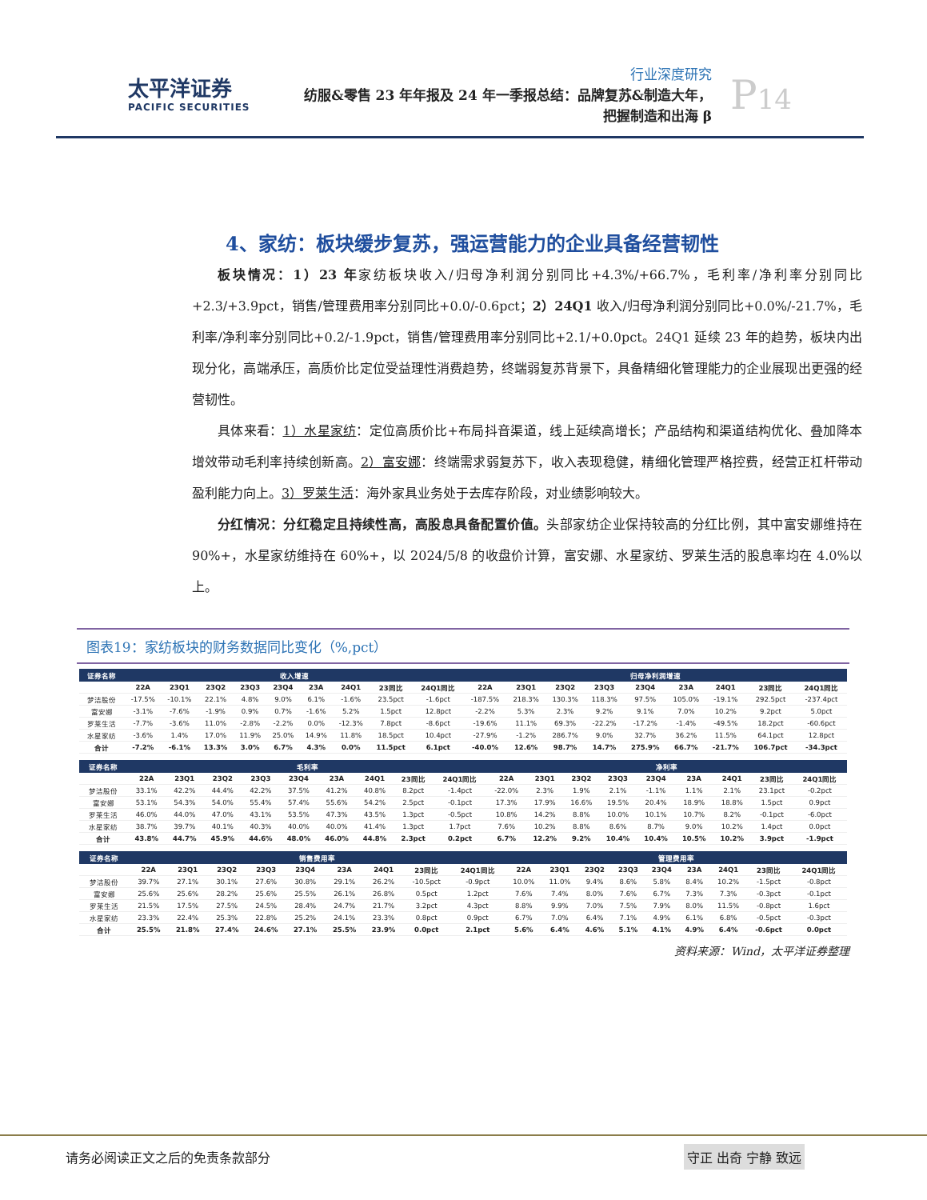太平洋证券
PACIFIC SECURITIES
行业深度研究
纺服&零售 23 年年报及 24 年一季报总结：品牌复苏&制造大年，
把握制造和出海 β
P14
4、家纺：板块缓步复苏，强运营能力的企业具备经营韧性
板块情况：1）23 年家纺板块收入/归母净利润分别同比+4.3%/+66.7%，毛利率/净利率分别同比+2.3/+3.9pct，销售/管理费用率分别同比+0.0/-0.6pct；2）24Q1 收入/归母净利润分别同比+0.0%/-21.7%，毛利率/净利率分别同比+0.2/-1.9pct，销售/管理费用率分别同比+2.1/+0.0pct。24Q1 延续 23 年的趋势，板块内出现分化，高端承压，高质价比定位受益理性消费趋势，终端弱复苏背景下，具备精细化管理能力的企业展现出更强的经营韧性。
具体来看：1）水星家纺：定位高质价比+布局抖音渠道，线上延续高增长；产品结构和渠道结构优化、叠加降本增效带动毛利率持续创新高。2）富安娜：终端需求弱复苏下，收入表现稳健，精细化管理严格控费，经营正杠杆带动盈利能力向上。3）罗莱生活：海外家具业务处于去库存阶段，对业绩影响较大。
分红情况：分红稳定且持续性高，高股息具备配置价值。头部家纺企业保持较高的分红比例，其中富安娜维持在 90%+，水星家纺维持在 60%+，以 2024/5/8 的收盘价计算，富安娜、水星家纺、罗莱生活的股息率均在 4.0%以上。
图表19：家纺板块的财务数据同比变化（%,pct）
| 证券名称 | 收入增速 | | | | | | | | | 归母净利润增速 | | | | | | | | |
| --- | --- | --- | --- | --- | --- | --- | --- | --- | --- | --- | --- | --- | --- | --- | --- | --- | --- | --- |
| | 22A | 23Q1 | 23Q2 | 23Q3 | 23Q4 | 23A | 24Q1 | 23同比 | 24Q1同比 | 22A | 23Q1 | 23Q2 | 23Q3 | 23Q4 | 23A | 24Q1 | 23同比 | 24Q1同比 |
| 梦洁股份 | -17.5% | -10.1% | 22.1% | 4.8% | 9.0% | 6.1% | -1.6% | 23.5pct | -1.6pct | -187.5% | 218.3% | 130.3% | 118.3% | 97.5% | 105.0% | -19.1% | 292.5pct | -237.4pct |
| 富安娜 | -3.1% | -7.6% | -1.9% | 0.9% | 0.7% | -1.6% | 5.2% | 1.5pct | 12.8pct | -2.2% | 5.3% | 2.3% | 9.2% | 9.1% | 7.0% | 10.2% | 9.2pct | 5.0pct |
| 罗莱生活 | -7.7% | -3.6% | 11.0% | -2.8% | -2.2% | 0.0% | -12.3% | 7.8pct | -8.6pct | -19.6% | 11.1% | 69.3% | -22.2% | -17.2% | -1.4% | -49.5% | 18.2pct | -60.6pct |
| 水星家纺 | -3.6% | 1.4% | 17.0% | 11.9% | 25.0% | 14.9% | 11.8% | 18.5pct | 10.4pct | -27.9% | -1.2% | 286.7% | 9.0% | 32.7% | 36.2% | 11.5% | 64.1pct | 12.8pct |
| 合计 | -7.2% | -6.1% | 13.3% | 3.0% | 6.7% | 4.3% | 0.0% | 11.5pct | 6.1pct | -40.0% | 12.6% | 98.7% | 14.7% | 275.9% | 66.7% | -21.7% | 106.7pct | -34.3pct |
| 证券名称 | 毛利率 | | | | | | | | | 净利率 | | | | | | | | |
| --- | --- | --- | --- | --- | --- | --- | --- | --- | --- | --- | --- | --- | --- | --- | --- | --- | --- | --- |
| | 22A | 23Q1 | 23Q2 | 23Q3 | 23Q4 | 23A | 24Q1 | 23同比 | 24Q1同比 | 22A | 23Q1 | 23Q2 | 23Q3 | 23Q4 | 23A | 24Q1 | 23同比 | 24Q1同比 |
| 梦洁股份 | 33.1% | 42.2% | 44.4% | 42.2% | 37.5% | 41.2% | 40.8% | 8.2pct | -1.4pct | -22.0% | 2.3% | 1.9% | 2.1% | -1.1% | 1.1% | 2.1% | 23.1pct | -0.2pct |
| 富安娜 | 53.1% | 54.3% | 54.0% | 55.4% | 57.4% | 55.6% | 54.2% | 2.5pct | -0.1pct | 17.3% | 17.9% | 16.6% | 19.5% | 20.4% | 18.9% | 18.8% | 1.5pct | 0.9pct |
| 罗莱生活 | 46.0% | 44.0% | 47.0% | 43.1% | 53.5% | 47.3% | 43.5% | 1.3pct | -0.5pct | 10.8% | 14.2% | 8.8% | 10.0% | 10.1% | 10.7% | 8.2% | -0.1pct | -6.0pct |
| 水星家纺 | 38.7% | 39.7% | 40.1% | 40.3% | 40.0% | 40.0% | 41.4% | 1.3pct | 1.7pct | 7.6% | 10.2% | 8.8% | 8.6% | 8.7% | 9.0% | 10.2% | 1.4pct | 0.0pct |
| 合计 | 43.8% | 44.7% | 45.9% | 44.6% | 48.0% | 46.0% | 44.8% | 2.3pct | 0.2pct | 6.7% | 12.2% | 9.2% | 10.4% | 10.4% | 10.5% | 10.2% | 3.9pct | -1.9pct |
| 证券名称 | 销售费用率 | | | | | | | | | 管理费用率 | | | | | | | | |
| --- | --- | --- | --- | --- | --- | --- | --- | --- | --- | --- | --- | --- | --- | --- | --- | --- | --- | --- |
| | 22A | 23Q1 | 23Q2 | 23Q3 | 23Q4 | 23A | 24Q1 | 23同比 | 24Q1同比 | 22A | 23Q1 | 23Q2 | 23Q3 | 23Q4 | 23A | 24Q1 | 23同比 | 24Q1同比 |
| 梦洁股份 | 39.7% | 27.1% | 30.1% | 27.6% | 30.8% | 29.1% | 26.2% | -10.5pct | -0.9pct | 10.0% | 11.0% | 9.4% | 8.6% | 5.8% | 8.4% | 10.2% | -1.5pct | -0.8pct |
| 富安娜 | 25.6% | 25.6% | 28.2% | 25.6% | 25.5% | 26.1% | 26.8% | 0.5pct | 1.2pct | 7.6% | 7.4% | 8.0% | 7.6% | 6.7% | 7.3% | 7.3% | -0.3pct | -0.1pct |
| 罗莱生活 | 21.5% | 17.5% | 27.5% | 24.5% | 28.4% | 24.7% | 21.7% | 3.2pct | 4.3pct | 8.8% | 9.9% | 7.0% | 7.5% | 7.9% | 8.0% | 11.5% | -0.8pct | 1.6pct |
| 水星家纺 | 23.3% | 22.4% | 25.3% | 22.8% | 25.2% | 24.1% | 23.3% | 0.8pct | 0.9pct | 6.7% | 7.0% | 6.4% | 7.1% | 4.9% | 6.1% | 6.8% | -0.5pct | -0.3pct |
| 合计 | 25.5% | 21.8% | 27.4% | 24.6% | 27.1% | 25.5% | 23.9% | 0.0pct | 2.1pct | 5.6% | 6.4% | 4.6% | 5.1% | 4.1% | 4.9% | 6.4% | -0.6pct | 0.0pct |
资料来源：Wind，太平洋证券整理
请务必阅读正文之后的免责条款部分 守正 出奇 宁静 致远